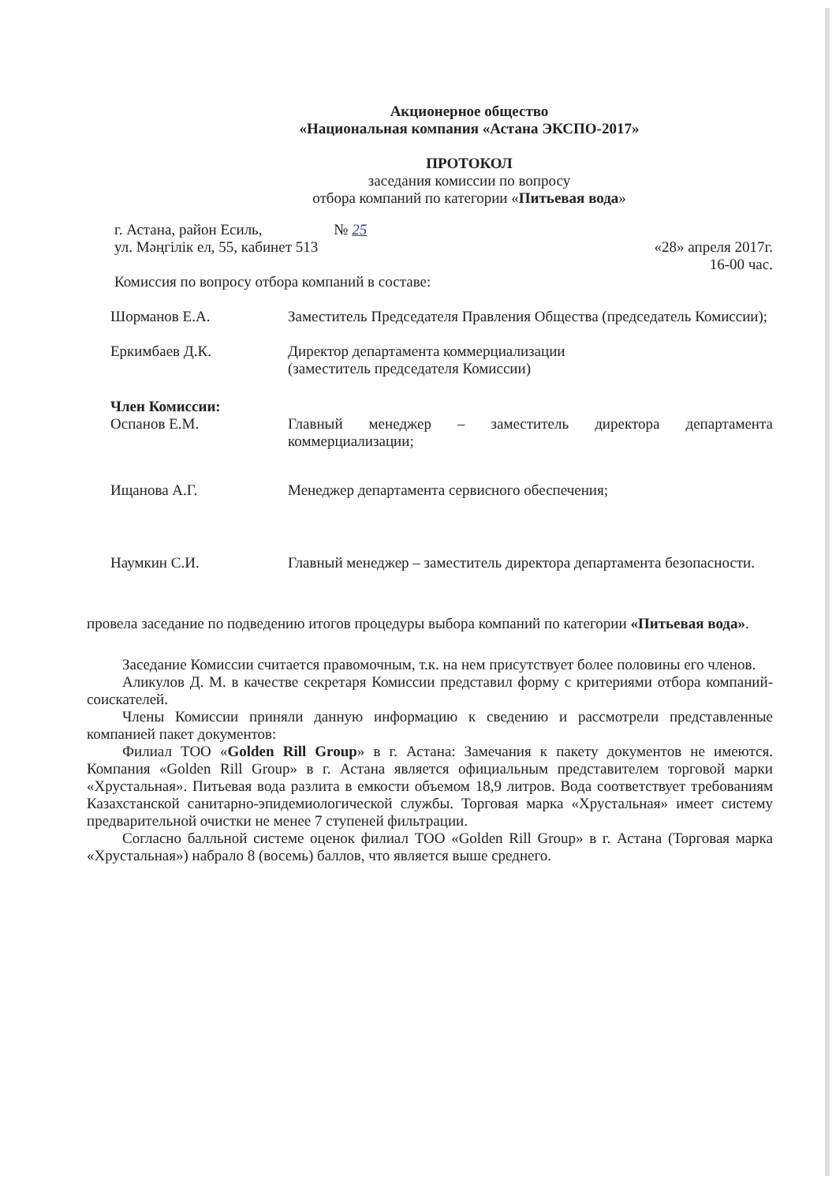Акционерное общество
«Национальная компания «Астана ЭКСПО-2017»
ПРОТОКОЛ
заседания комиссии по вопросу
отбора компаний по категории «Питьевая вода»
г. Астана, район Есиль,
ул. Мәңгілік ел, 55, кабинет 513
№ 25
«28» апреля 2017г.
16-00 час.
Комиссия по вопросу отбора компаний в составе:
Шорманов Е.А. Заместитель Председателя Правления Общества (председатель Комиссии);
Еркимбаев Д.К. Директор департамента коммерциализации
(заместитель председателя Комиссии)
Член Комиссии:
Оспанов Е.М. Главный менеджер – заместитель директора департамента коммерциализации;
Ищанова А.Г. Менеджер департамента сервисного обеспечения;
Наумкин С.И. Главный менеджер – заместитель директора департамента безопасности.
провела заседание по подведению итогов процедуры выбора компаний по категории «Питьевая вода».
Заседание Комиссии считается правомочным, т.к. на нем присутствует более половины его членов.
Аликулов Д. М. в качестве секретаря Комиссии представил форму с критериями отбора компаний-соискателей.
Члены Комиссии приняли данную информацию к сведению и рассмотрели представленные компанией пакет документов:
Филиал ТОО «Golden Rill Group» в г. Астана: Замечания к пакету документов не имеются. Компания «Golden Rill Group» в г. Астана является официальным представителем торговой марки «Хрустальная». Питьевая вода разлита в емкости объемом 18,9 литров. Вода соответствует требованиям Казахстанской санитарно-эпидемиологической службы. Торговая марка «Хрустальная» имеет систему предварительной очистки не менее 7 ступеней фильтрации.
Согласно балльной системе оценок филиал ТОО «Golden Rill Group» в г. Астана (Торговая марка «Хрустальная») набрало 8 (восемь) баллов, что является выше среднего.